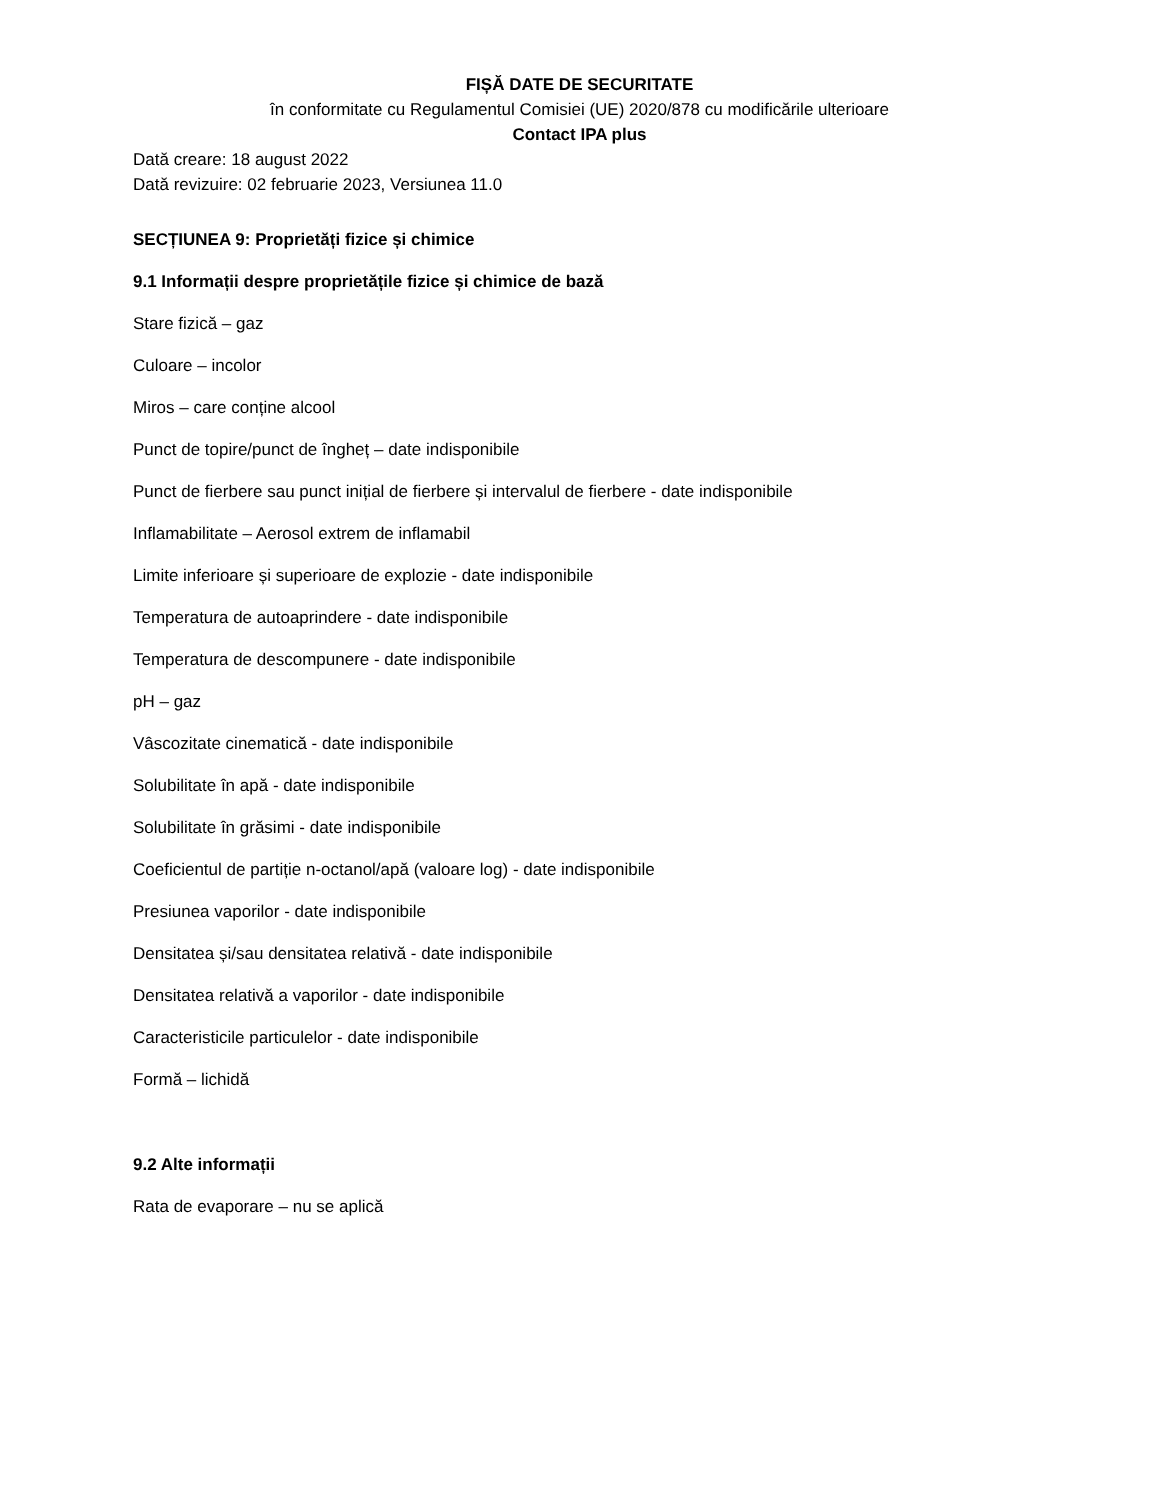FIȘĂ DATE DE SECURITATE
în conformitate cu Regulamentul Comisiei (UE) 2020/878 cu modificările ulterioare
Contact IPA plus
Dată creare: 18 august 2022
Dată revizuire: 02 februarie 2023, Versiunea 11.0
SECȚIUNEA 9: Proprietăți fizice și chimice
9.1 Informații despre proprietățile fizice și chimice de bază
Stare fizică – gaz
Culoare – incolor
Miros – care conține alcool
Punct de topire/punct de îngheț – date indisponibile
Punct de fierbere sau punct inițial de fierbere și intervalul de fierbere - date indisponibile
Inflamabilitate – Aerosol extrem de inflamabil
Limite inferioare și superioare de explozie - date indisponibile
Temperatura de autoaprindere - date indisponibile
Temperatura de descompunere - date indisponibile
pH – gaz
Vâscozitate cinematică - date indisponibile
Solubilitate în apă - date indisponibile
Solubilitate în grăsimi - date indisponibile
Coeficientul de partiție n-octanol/apă (valoare log) - date indisponibile
Presiunea vaporilor - date indisponibile
Densitatea și/sau densitatea relativă - date indisponibile
Densitatea relativă a vaporilor - date indisponibile
Caracteristicile particulelor - date indisponibile
Formă – lichidă
9.2 Alte informații
Rata de evaporare – nu se aplică